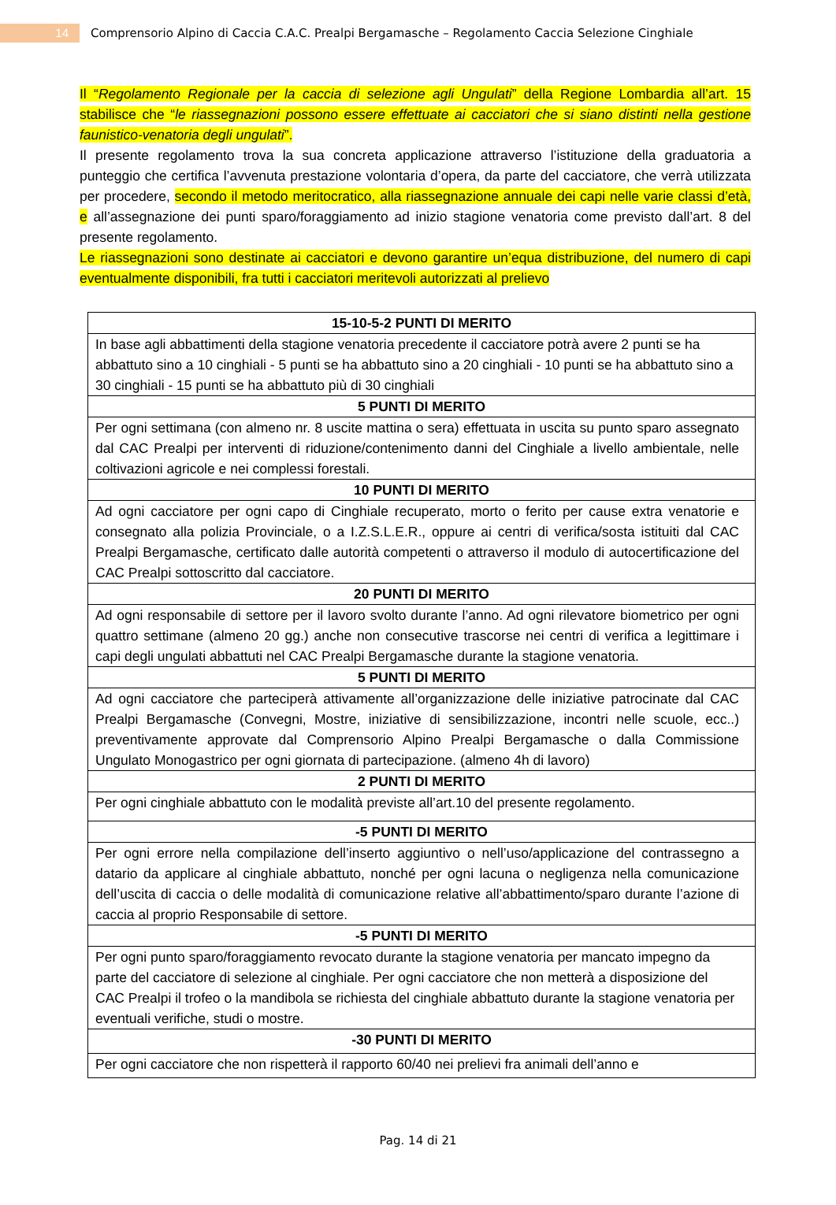14
Comprensorio Alpino di Caccia C.A.C. Prealpi Bergamasche – Regolamento Caccia Selezione Cinghiale
Il “Regolamento Regionale per la caccia di selezione agli Ungulati” della Regione Lombardia all’art. 15 stabilisce che “le riassegnazioni possono essere effettuate ai cacciatori che si siano distinti nella gestione faunistico-venatoria degli ungulati”.
Il presente regolamento trova la sua concreta applicazione attraverso l’istituzione della graduatoria a punteggio che certifica l’avvenuta prestazione volontaria d’opera, da parte del cacciatore, che verrà utilizzata per procedere, secondo il metodo meritocratico, alla riassegnazione annuale dei capi nelle varie classi d’età, e all’assegnazione dei punti sparo/foraggiamento ad inizio stagione venatoria come previsto dall’art. 8 del presente regolamento.
Le riassegnazioni sono destinate ai cacciatori e devono garantire un’equa distribuzione, del numero di capi eventualmente disponibili, fra tutti i cacciatori meritevoli autorizzati al prelievo
| 15-10-5-2 PUNTI DI MERITO |
| --- |
| In base agli abbattimenti della stagione venatoria precedente il cacciatore potrà avere 2 punti se ha abbattuto sino a 10 cinghiali - 5 punti se ha abbattuto sino a 20 cinghiali - 10 punti se ha abbattuto sino a 30 cinghiali - 15 punti se ha abbattuto più di 30 cinghiali |
| 5 PUNTI DI MERITO |
| Per ogni settimana (con almeno nr. 8 uscite mattina o sera) effettuata in uscita su punto sparo assegnato dal CAC Prealpi per interventi di riduzione/contenimento danni del Cinghiale a livello ambientale, nelle coltivazioni agricole e nei complessi forestali. |
| 10 PUNTI DI MERITO |
| Ad ogni cacciatore per ogni capo di Cinghiale recuperato, morto o ferito per cause extra venatorie e consegnato alla polizia Provinciale, o a I.Z.S.L.E.R., oppure ai centri di verifica/sosta istituiti dal CAC Prealpi Bergamasche, certificato dalle autorità competenti o attraverso il modulo di autocertificazione del CAC Prealpi sottoscritto dal cacciatore. |
| 20 PUNTI DI MERITO |
| Ad ogni responsabile di settore per il lavoro svolto durante l’anno. Ad ogni rilevatore biometrico per ogni quattro settimane (almeno 20 gg.) anche non consecutive trascorse nei centri di verifica a legittimare i capi degli ungulati abbattuti nel CAC Prealpi Bergamasche durante la stagione venatoria. |
| 5 PUNTI DI MERITO |
| Ad ogni cacciatore che parteciperà attivamente all’organizzazione delle iniziative patrocinate dal CAC Prealpi Bergamasche (Convegni, Mostre, iniziative di sensibilizzazione, incontri nelle scuole, ecc..) preventivamente approvate dal Comprensorio Alpino Prealpi Bergamasche o dalla Commissione Ungulato Monogastrico per ogni giornata di partecipazione. (almeno 4h di lavoro) |
| 2 PUNTI DI MERITO |
| Per ogni cinghiale abbattuto con le modalità previste all’art.10 del presente regolamento. |
| -5 PUNTI DI MERITO |
| Per ogni errore nella compilazione dell’inserto aggiuntivo o nell’uso/applicazione del contrassegno a datario da applicare al cinghiale abbattuto, nonché per ogni lacuna o negligenza nella comunicazione dell’uscita di caccia o delle modalità di comunicazione relative all’abbattimento/sparo durante l’azione di caccia al proprio Responsabile di settore. |
| -5 PUNTI DI MERITO |
| Per ogni punto sparo/foraggiamento revocato durante la stagione venatoria per mancato impegno da parte del cacciatore di selezione al cinghiale. Per ogni cacciatore che non metterà a disposizione del CAC Prealpi il trofeo o la mandibola se richiesta del cinghiale abbattuto durante la stagione venatoria per eventuali verifiche, studi o mostre. |
| -30 PUNTI DI MERITO |
| Per ogni cacciatore che non rispetterà il rapporto 60/40 nei prelievi fra animali dell’anno e |
Pag. 14 di 21